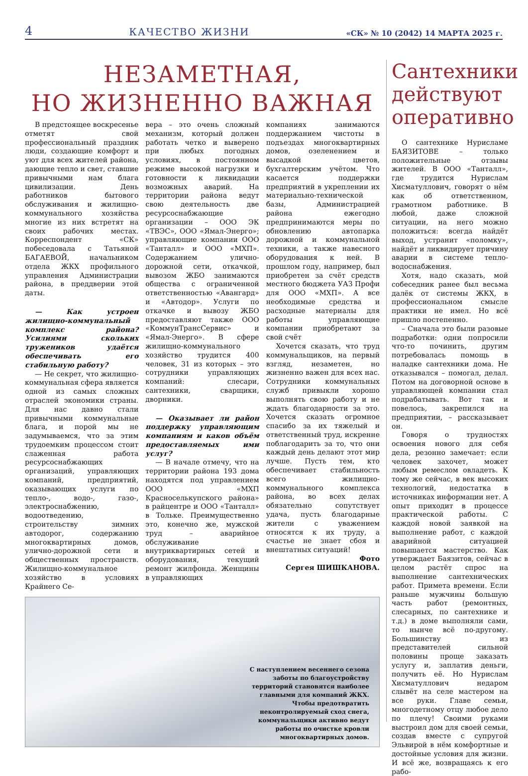4 КАЧЕСТВО ЖИЗНИ «СК» № 10 (2042) 14 МАРТА 2025 г.
НЕЗАМЕТНАЯ,
НО ЖИЗНЕННО ВАЖНАЯ
В предстоящее воскресенье отметят свой профессиональный праздник люди, создающие комфорт и уют для всех жителей района, дающие тепло и свет, ставшие привычными нам блага цивилизации. День работников бытового обслуживания и жилищно-коммунального хозяйства многие из них встретят на своих рабочих местах. Корреспондент «СК» побеседовала с Татьяной БАГАЕВОЙ, начальником отдела ЖКХ профильного управления Администрации района, в преддверии этой даты.
— Как устроен жилищно-коммунальный комплекс района? Усилиями скольких тружеников удаётся обеспечивать его стабильную работу?
— Не секрет, что жилищно-коммунальная сфера является одной из самых сложных отраслей экономики страны. Для нас давно стали привычными коммунальные блага, и порой мы не задумываемся, что за этим трудоемким процессом стоит слаженная работа ресурсоснабжающих организаций, управляющих компаний, предприятий, оказывающих услуги по тепло-, водо-, газо-, электроснабжению, водоотведению, строительству зимних автодорог, содержанию многоквартирных домов, улично-дорожной сети и общественных пространств. Жилищно-коммунальное хозяйство в условиях Крайнего Се-
вера – это очень сложный механизм, который должен работать четко и выверено при любых погодных условиях, в постоянном режиме высокой нагрузки и готовности к ликвидации возможных аварий. На территории района ведут свою деятельность две ресурсоснабжающие организации – ООО ЭК «ТВЭС», ООО «Ямал-Энерго»; управляющие компании ООО «Танталл» и ООО «МХП». Содержанием улично-дорожной сети, откачкой, вывозом ЖБО занимаются общества с ограниченной ответственностью «Авангард» и «Автодор». Услуги по откачке и вывозу ЖБО предоставляют также ООО «КоммунТрансСервис» и «Ямал-Энерго». В сфере жилищно-коммунального хозяйство трудится 400 человек, 31 из которых – это сотрудники управляющих компаний: слесари, сантехники, сварщики, дворники.
— Оказывает ли район поддержку управляющим компаниям и каков объём предоставляемых ими услуг?
— В начале отмечу, что на территории района 193 дома находятся под управлением ООО «МХП Красноселькупского района» в райцентре и ООО «Танталл» в Тольке. Преимущественно это, конечно же, мужской труд – аварийное обслуживание внутриквартирных сетей и оборудования, текущий ремонт жилфонда. Женщины в управляющих
компаниях занимаются поддержанием чистоты в подъездах многоквартирных домов, озеленением и высадкой цветов, бухгалтерским учётом. Что касается поддержки предприятий в укреплении их материально-технической базы, Администрацией района ежегодно предпринимаются меры по обновлению автопарка дорожной и коммунальной техники, а также навесного оборудования к ней. В прошлом году, например, был приобретен за счёт средств местного бюджета УАЗ Профи для ООО «МХП». А все необходимые средства и расходные материалы для работы управляющие компании приобретают за свой счёт
Хочется сказать, что труд коммунальщиков, на первый взгляд, незаметен, но жизненно важен для всех нас. Сотрудники коммунальных служб привыкли хорошо выполнять свою работу и не ждать благодарности за это. Хочется сказать огромное спасибо за их тяжелый и ответственный труд, искренне поблагодарить за то, что они каждый день делают этот мир лучше. Пусть тем, кто обеспечивает стабильность всего жилищно-коммунального комплекса района, во всех делах обязательно сопутствует удача, пусть благодарные жители с уважением относятся к их труду, а счастье не знает сбоя и внештатных ситуаций!
Фото
Сергея ШИШКАНОВА.
С наступлением весеннего сезона заботы по благоустройству территорий становятся наиболее главными для компаний ЖКХ. Чтобы предотвратить неконтролируемый сход снега, коммунальщики активно ведут работы по очистке кровли многоквартирных домов.
Сантехники действуют оперативно
О сантехнике Нурисламе БАЯЗИТОВЕ – только положительные отзывы жителей. В ООО «Танталл», где трудится Нурислам Хисматуллович, говорят о нём как об ответственном, грамотном работнике. В любой, даже сложной ситуации, на него можно положиться: всегда найдёт выход, устранит «поломку», найдёт и ликвидирует причину аварии в системе тепло-водоснабжения.
Хотя, надо сказать, мой собеседник ранее был весьма далёк от системы ЖКХ, в профессиональном смысле практики не имел. Но всё пришло постепенно.
– Сначала это были разовые подработки: одни попросили что-то починить, другим потребовалась помощь в наладке сантехники дома. Не отказывался – помогал, делал. Потом на договорной основе в управляющей компании стал подрабатывать. Вот так и повелось, закрепился на предприятии, – рассказывает он.
Говоря о трудностях освоения нового для себя дела, резонно замечает: если человек захочет, может любым ремеслом овладеть. К тому же сейчас, в век высоких технологий, недостатка в источниках информации нет. А опыт приходит в процессе практической работы. С каждой новой заявкой на выполнение работ, с каждой аварийной ситуацией повышается мастерство. Как утверждает Баязитов, сейчас в целом растёт спрос на выполнение сантехнических работ. Примета времени. Если раньше мужчины большую часть работ (ремонтных, слесарных, по сантехнике и т.д.) в доме выполняли сами, то нынче всё по-другому. Большинству из представителей сильной половины проще заказать услугу и, заплатив деньги, получить её. Но Нурислам Хисматуллович недаром слывёт на селе мастером на все руки. Главе семьи, многодетному отцу любое дело по плечу! Своими руками выстроил дом для своей семьи, создав вместе с супругой Эльвирой в нём комфортные и достойные условия для жизни. И всё же, возвращаясь к его рабо-